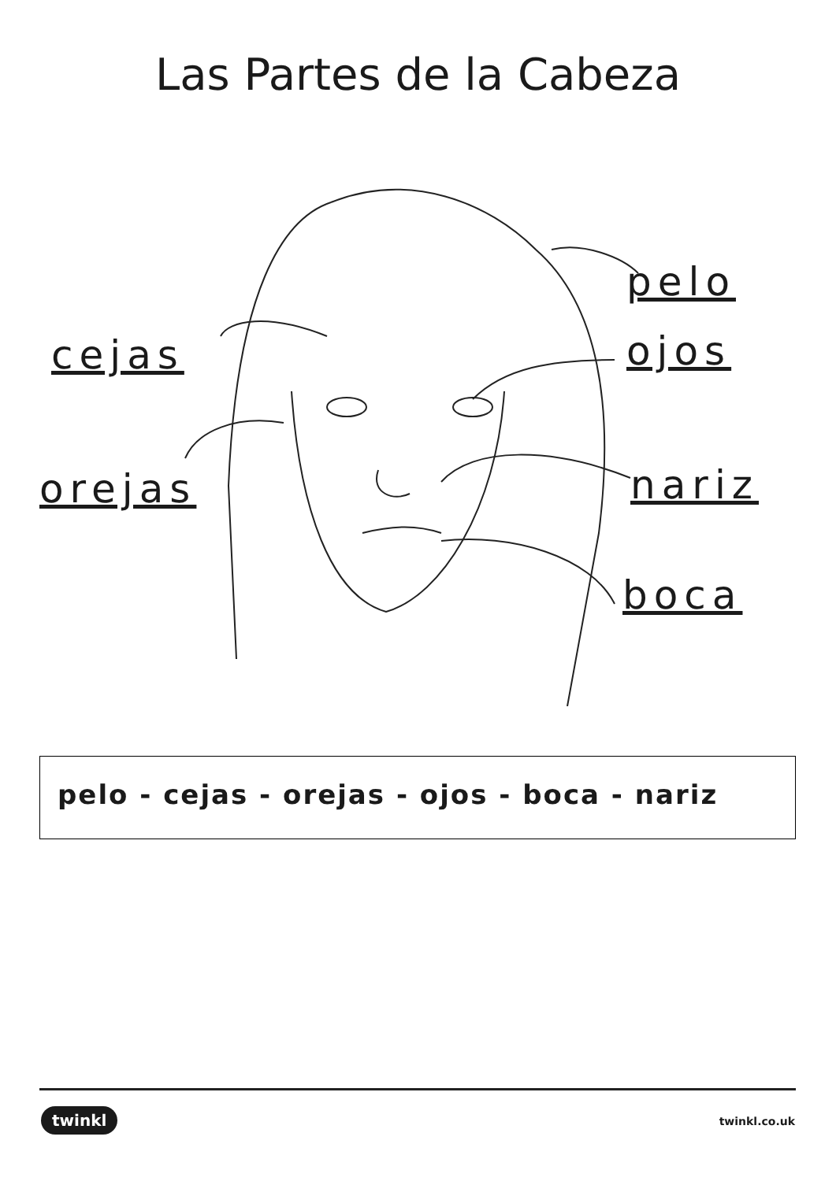Las Partes de la Cabeza
cejas
orejas
pelo
ojos
nariz
boca
pelo - cejas - orejas - ojos - boca - nariz
twinkl twinkl.co.uk